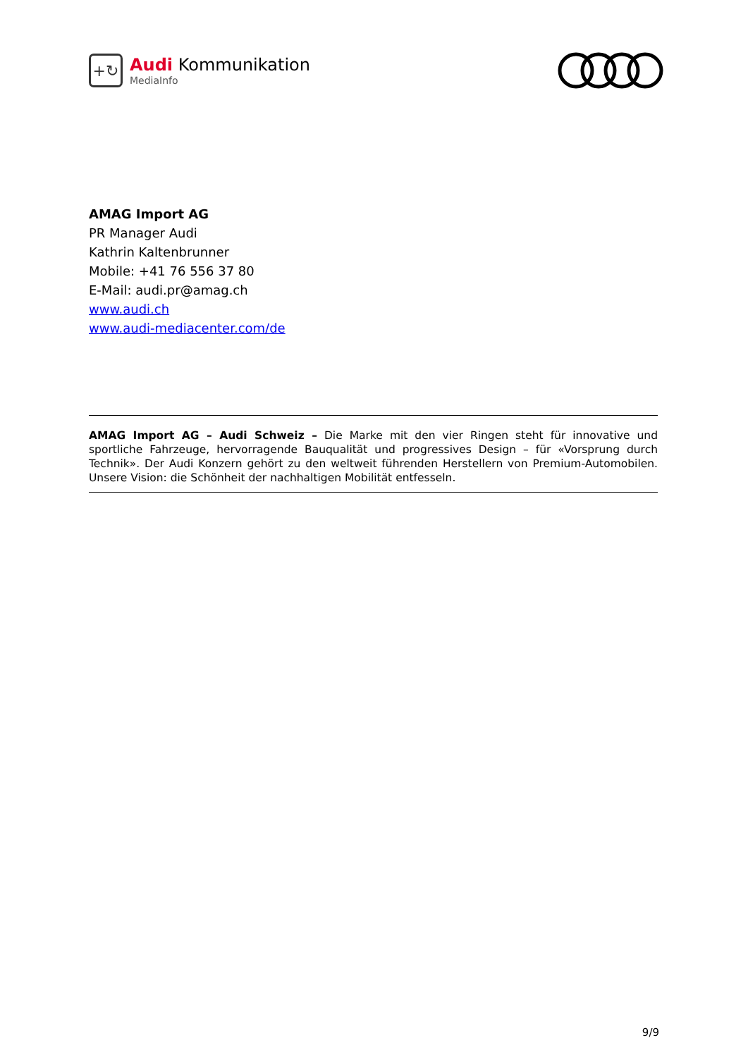+↻
Audi Kommunikation
MediaInfo
AMAG Import AG
PR Manager Audi
Kathrin Kaltenbrunner
Mobile: +41 76 556 37 80
E-Mail: audi.pr@amag.ch
www.audi.ch
www.audi-mediacenter.com/de
AMAG Import AG – Audi Schweiz – Die Marke mit den vier Ringen steht für innovative und sportliche Fahrzeuge, hervorragende Bauqualität und progressives Design – für «Vorsprung durch Technik». Der Audi Konzern gehört zu den weltweit führenden Herstellern von Premium-Automobilen. Unsere Vision: die Schönheit der nachhaltigen Mobilität entfesseln.
9/9